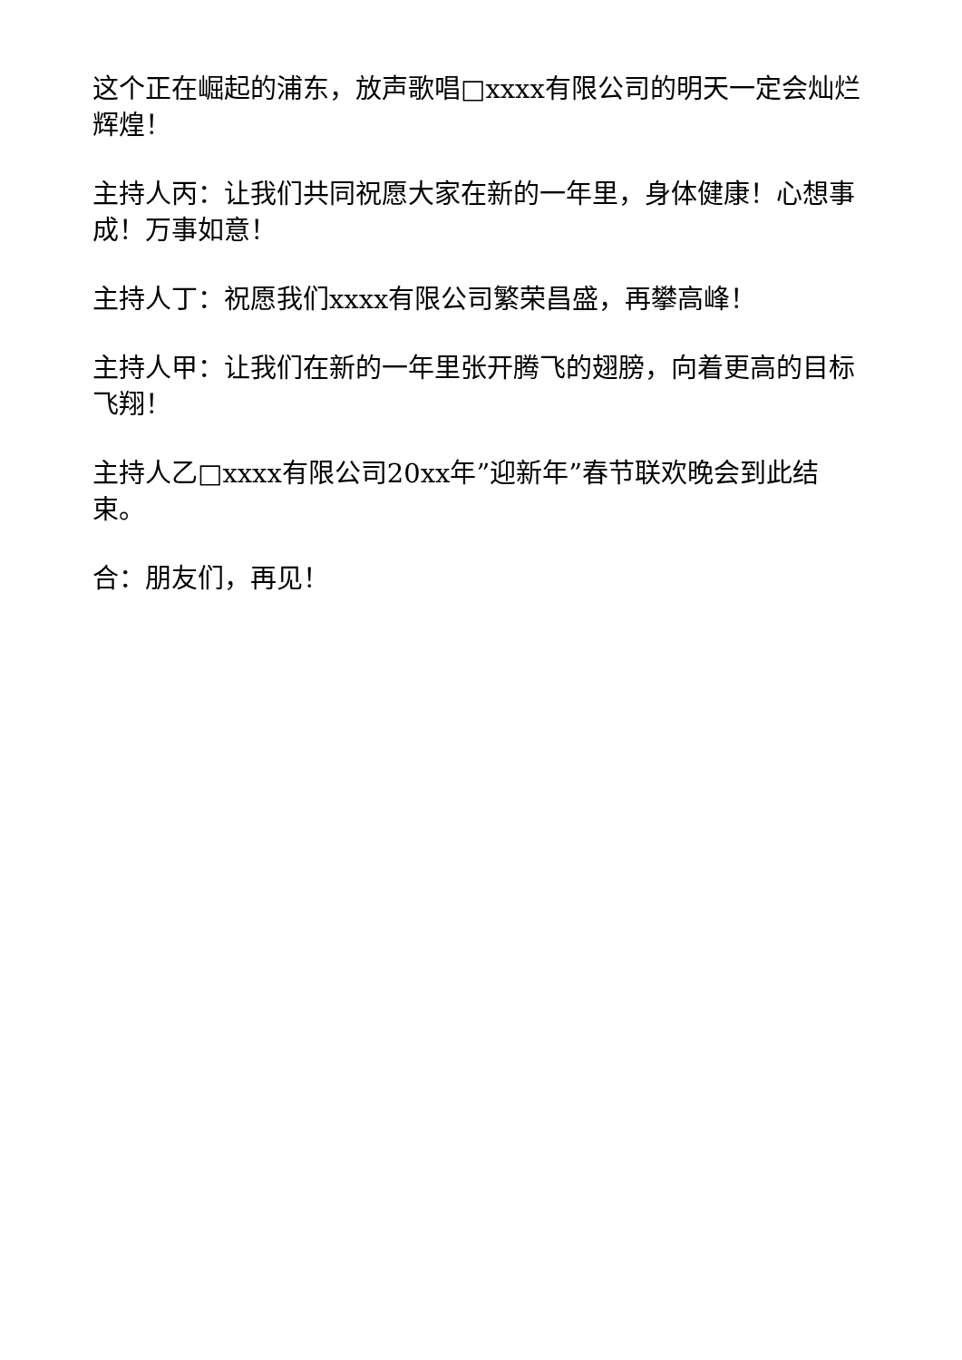这个正在崛起的浦东，放声歌唱□xxxx有限公司的明天一定会灿烂辉煌！
主持人丙：让我们共同祝愿大家在新的一年里，身体健康！心想事成！万事如意！
主持人丁：祝愿我们xxxx有限公司繁荣昌盛，再攀高峰！
主持人甲：让我们在新的一年里张开腾飞的翅膀，向着更高的目标飞翔！
主持人乙□xxxx有限公司20xx年”迎新年”春节联欢晚会到此结束。
合：朋友们，再见！